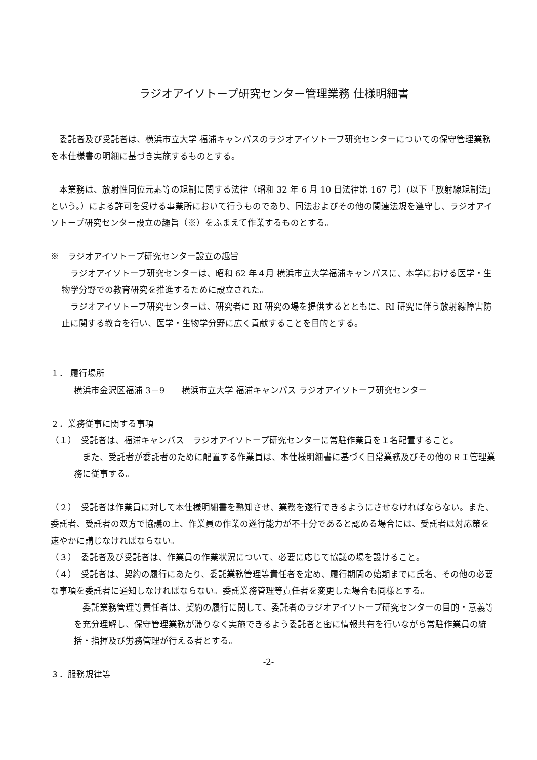ラジオアイソトープ研究センター管理業務 仕様明細書
委託者及び受託者は、横浜市立大学 福浦キャンパスのラジオアイソトープ研究センターについての保守管理業務を本仕様書の明細に基づき実施するものとする。
本業務は、放射性同位元素等の規制に関する法律（昭和 32 年 6 月 10 日法律第 167 号）(以下「放射線規制法」という。）による許可を受ける事業所において行うものであり、同法およびその他の関連法規を遵守し、ラジオアイソトープ研究センター設立の趣旨（※）をふまえて作業するものとする。
※　ラジオアイソトープ研究センター設立の趣旨
ラジオアイソトープ研究センターは、昭和 62 年４月 横浜市立大学福浦キャンパスに、本学における医学・生物学分野での教育研究を推進するために設立された。
ラジオアイソトープ研究センターは、研究者に RI 研究の場を提供するとともに、RI 研究に伴う放射線障害防止に関する教育を行い、医学・生物学分野に広く貢献することを目的とする。
１． 履行場所
横浜市金沢区福浦 3－9　　横浜市立大学 福浦キャンパス ラジオアイソトープ研究センター
２．業務従事に関する事項
（１）　受託者は、福浦キャンパス　ラジオアイソトープ研究センターに常駐作業員を１名配置すること。
また、受託者が委託者のために配置する作業員は、本仕様明細書に基づく日常業務及びその他のＲＩ管理業務に従事する。
（２）　受託者は作業員に対して本仕様明細書を熟知させ、業務を遂行できるようにさせなければならない。また、委託者、受託者の双方で協議の上、作業員の作業の遂行能力が不十分であると認める場合には、受託者は対応策を速やかに講じなければならない。
（３）　委託者及び受託者は、作業員の作業状況について、必要に応じて協議の場を設けること。
（４）　受託者は、契約の履行にあたり、委託業務管理等責任者を定め、履行期間の始期までに氏名、その他の必要な事項を委託者に通知しなければならない。委託業務管理等責任者を変更した場合も同様とする。
委託業務管理等責任者は、契約の履行に関して、委託者のラジオアイソトープ研究センターの目的・意義等を充分理解し、保守管理業務が滞りなく実施できるよう委託者と密に情報共有を行いながら常駐作業員の統括・指揮及び労務管理が行える者とする。
３．服務規律等
-2-